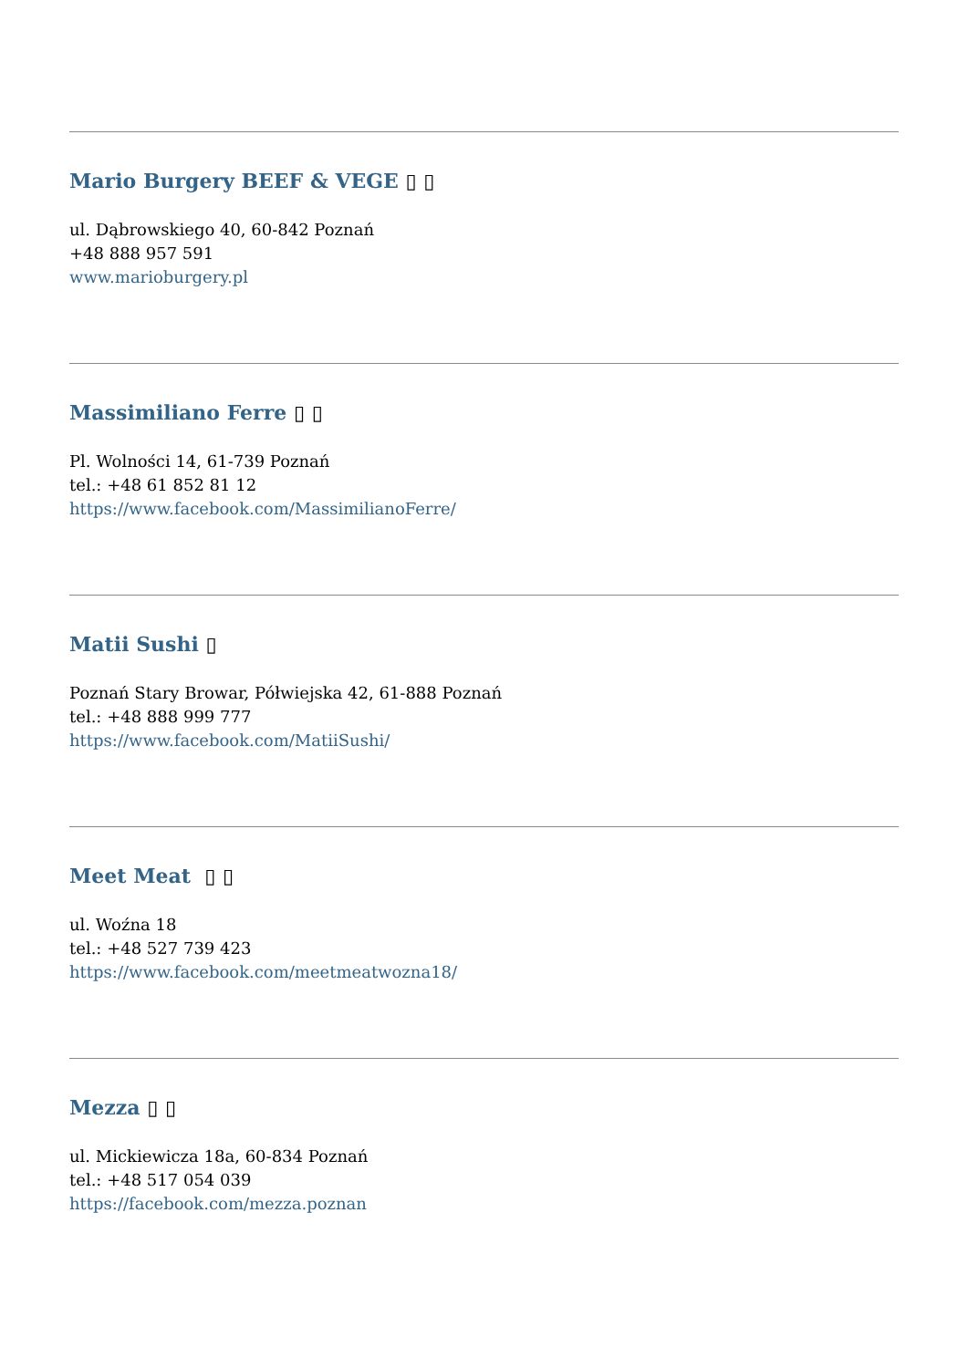Mario Burgery BEEF & VEGE ▯ ▯
ul. Dąbrowskiego 40, 60-842 Poznań
+48 888 957 591
www.marioburgery.pl
Massimiliano Ferre ▯ ▯
Pl. Wolności 14, 61-739 Poznań
tel.: +48 61 852 81 12
https://www.facebook.com/MassimilianoFerre/
Matii Sushi ▯
Poznań Stary Browar, Półwiejska 42, 61-888 Poznań
tel.: +48 888 999 777
https://www.facebook.com/MatiiSushi/
Meet Meat ▯ ▯
ul. Woźna 18
tel.: +48 527 739 423
https://www.facebook.com/meetmeatwozna18/
Mezza ▯ ▯
ul. Mickiewicza 18a, 60-834 Poznań
tel.: +48 517 054 039
https://facebook.com/mezza.poznan